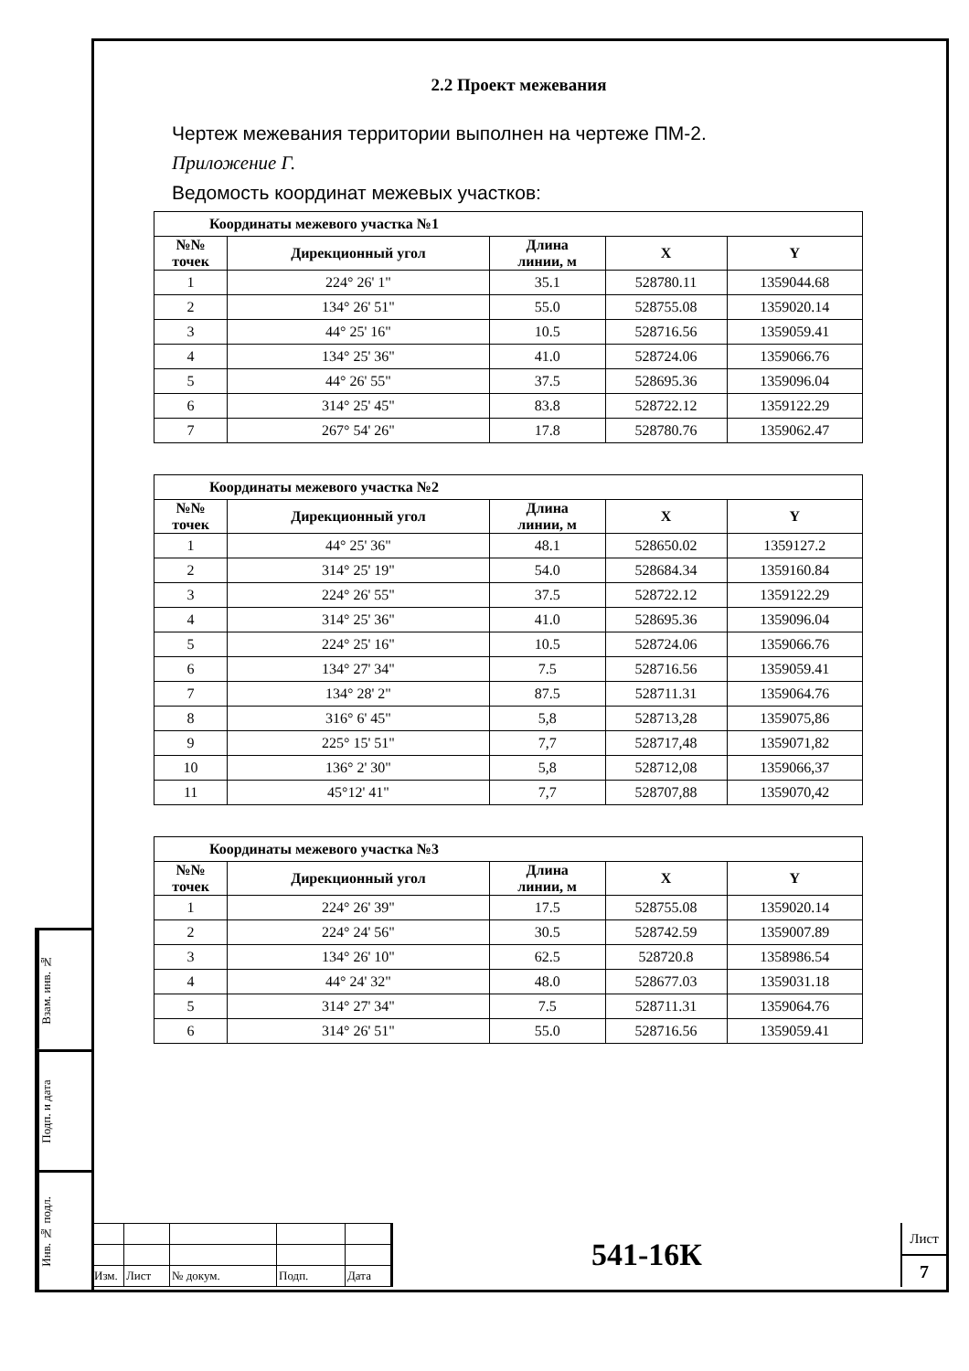2.2 Проект межевания
Чертеж межевания территории выполнен на чертеже ПМ-2.
Приложение Г.
Ведомость координат межевых участков:
| Координаты межевого участка №1 | | | | |
| --- | --- | --- | --- | --- |
| №№ точек | Дирекционный угол | Длина линии, м | X | Y |
| 1 | 224° 26' 1" | 35.1 | 528780.11 | 1359044.68 |
| 2 | 134° 26' 51" | 55.0 | 528755.08 | 1359020.14 |
| 3 | 44° 25' 16" | 10.5 | 528716.56 | 1359059.41 |
| 4 | 134° 25' 36" | 41.0 | 528724.06 | 1359066.76 |
| 5 | 44° 26' 55" | 37.5 | 528695.36 | 1359096.04 |
| 6 | 314° 25' 45" | 83.8 | 528722.12 | 1359122.29 |
| 7 | 267° 54' 26" | 17.8 | 528780.76 | 1359062.47 |
| Координаты межевого участка №2 | | | | |
| --- | --- | --- | --- | --- |
| №№ точек | Дирекционный угол | Длина линии, м | X | Y |
| 1 | 44° 25' 36" | 48.1 | 528650.02 | 1359127.2 |
| 2 | 314° 25' 19" | 54.0 | 528684.34 | 1359160.84 |
| 3 | 224° 26' 55" | 37.5 | 528722.12 | 1359122.29 |
| 4 | 314° 25' 36" | 41.0 | 528695.36 | 1359096.04 |
| 5 | 224° 25' 16" | 10.5 | 528724.06 | 1359066.76 |
| 6 | 134° 27' 34" | 7.5 | 528716.56 | 1359059.41 |
| 7 | 134° 28' 2" | 87.5 | 528711.31 | 1359064.76 |
| 8 | 316° 6' 45" | 5,8 | 528713,28 | 1359075,86 |
| 9 | 225° 15' 51" | 7,7 | 528717,48 | 1359071,82 |
| 10 | 136° 2' 30" | 5,8 | 528712,08 | 1359066,37 |
| 11 | 45°12' 41" | 7,7 | 528707,88 | 1359070,42 |
| Координаты межевого участка №3 | | | | |
| --- | --- | --- | --- | --- |
| №№ точек | Дирекционный угол | Длина линии, м | X | Y |
| 1 | 224° 26' 39" | 17.5 | 528755.08 | 1359020.14 |
| 2 | 224° 24' 56" | 30.5 | 528742.59 | 1359007.89 |
| 3 | 134° 26' 10" | 62.5 | 528720.8 | 1358986.54 |
| 4 | 44° 24' 32" | 48.0 | 528677.03 | 1359031.18 |
| 5 | 314° 27' 34" | 7.5 | 528711.31 | 1359064.76 |
| 6 | 314° 26' 51" | 55.0 | 528716.56 | 1359059.41 |
Взам. инв. №
Подп. и дата
Инв. № подл.
| Изм. | Лист | № докум. | Подп. | Дата |
541-16К
Лист
7